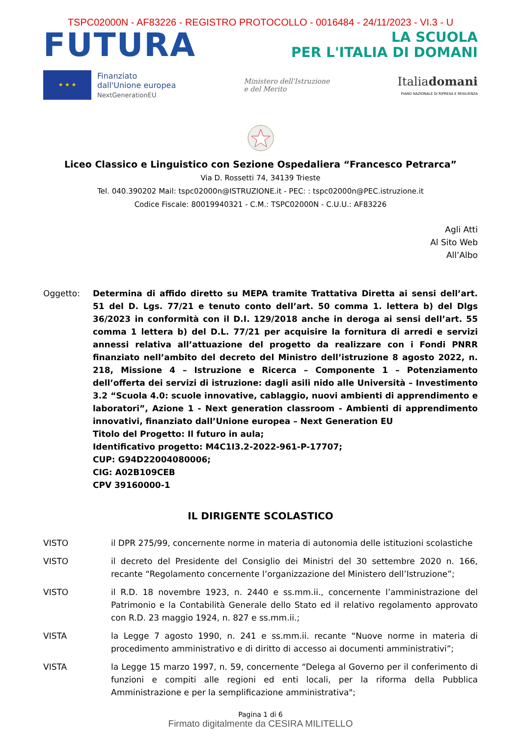TSPC02000N - AF83226 - REGISTRO PROTOCOLLO - 0016484 - 24/11/2023 - VI.3 - U
FUTURA
LA SCUOLA
PER L'ITALIA DI DOMANI
★ ★ ★
Finanziato
dall'Unione europea
NextGenerationEU
Ministero dell'Istruzione
e del Merito
Italiadomani
PIANO NAZIONALE DI RIPRESA E RESILIENZA
Liceo Classico e Linguistico con Sezione Ospedaliera “Francesco Petrarca”
Via D. Rossetti 74, 34139 Trieste
Tel. 040.390202 Mail: tspc02000n@ISTRUZIONE.it - PEC: : tspc02000n@PEC.istruzione.it
Codice Fiscale: 80019940321 - C.M.: TSPC02000N - C.U.U.: AF83226
Agli Atti
Al Sito Web
All’Albo
Oggetto: Determina di affido diretto su MEPA tramite Trattativa Diretta ai sensi dell’art. 51 del D. Lgs. 77/21 e tenuto conto dell’art. 50 comma 1. lettera b) del Dlgs 36/2023 in conformità con il D.I. 129/2018 anche in deroga ai sensi dell’art. 55 comma 1 lettera b) del D.L. 77/21 per acquisire la fornitura di arredi e servizi annessi relativa all’attuazione del progetto da realizzare con i Fondi PNRR finanziato nell’ambito del decreto del Ministro dell’istruzione 8 agosto 2022, n. 218, Missione 4 – Istruzione e Ricerca – Componente 1 – Potenziamento dell’offerta dei servizi di istruzione: dagli asili nido alle Università – Investimento 3.2 “Scuola 4.0: scuole innovative, cablaggio, nuovi ambienti di apprendimento e laboratori”, Azione 1 - Next generation classroom - Ambienti di apprendimento innovativi, finanziato dall’Unione europea – Next Generation EU
Titolo del Progetto: Il futuro in aula;
Identificativo progetto: M4C1I3.2-2022-961-P-17707;
CUP: G94D22004080006;
CIG: A02B109CEB
CPV 39160000-1
IL DIRIGENTE SCOLASTICO
VISTO il DPR 275/99, concernente norme in materia di autonomia delle istituzioni scolastiche
VISTO il decreto del Presidente del Consiglio dei Ministri del 30 settembre 2020 n. 166, recante “Regolamento concernente l’organizzazione del Ministero dell’Istruzione”;
VISTO il R.D. 18 novembre 1923, n. 2440 e ss.mm.ii., concernente l’amministrazione del Patrimonio e la Contabilità Generale dello Stato ed il relativo regolamento approvato con R.D. 23 maggio 1924, n. 827 e ss.mm.ii.;
VISTA la Legge 7 agosto 1990, n. 241 e ss.mm.ii. recante “Nuove norme in materia di procedimento amministrativo e di diritto di accesso ai documenti amministrativi”;
VISTA la Legge 15 marzo 1997, n. 59, concernente “Delega al Governo per il conferimento di funzioni e compiti alle regioni ed enti locali, per la riforma della Pubblica Amministrazione e per la semplificazione amministrativa";
Pagina 1 di 6
Firmato digitalmente da CESIRA MILITELLO